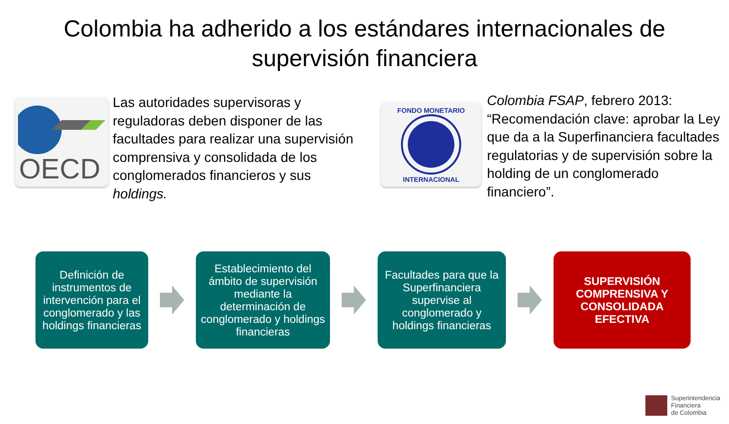Colombia ha adherido a los estándares internacionales de
supervisión financiera
OECD
Las autoridades supervisoras y reguladoras deben disponer de las facultades para realizar una supervisión comprensiva y consolidada de los conglomerados financieros y sus holdings.
FONDO MONETARIO
INTERNACIONAL
Colombia FSAP, febrero 2013: “Recomendación clave: aprobar la Ley que da a la Superfinanciera facultades regulatorias y de supervisión sobre la holding de un conglomerado financiero”.
Definición de instrumentos de intervención para el conglomerado y las holdings financieras
Establecimiento del ámbito de supervisión mediante la determinación de conglomerado y holdings financieras
Facultades para que la Superfinanciera supervise al conglomerado y holdings financieras
SUPERVISIÓN COMPRENSIVA Y CONSOLIDADA EFECTIVA
Superintendencia
Financiera
de Colombia